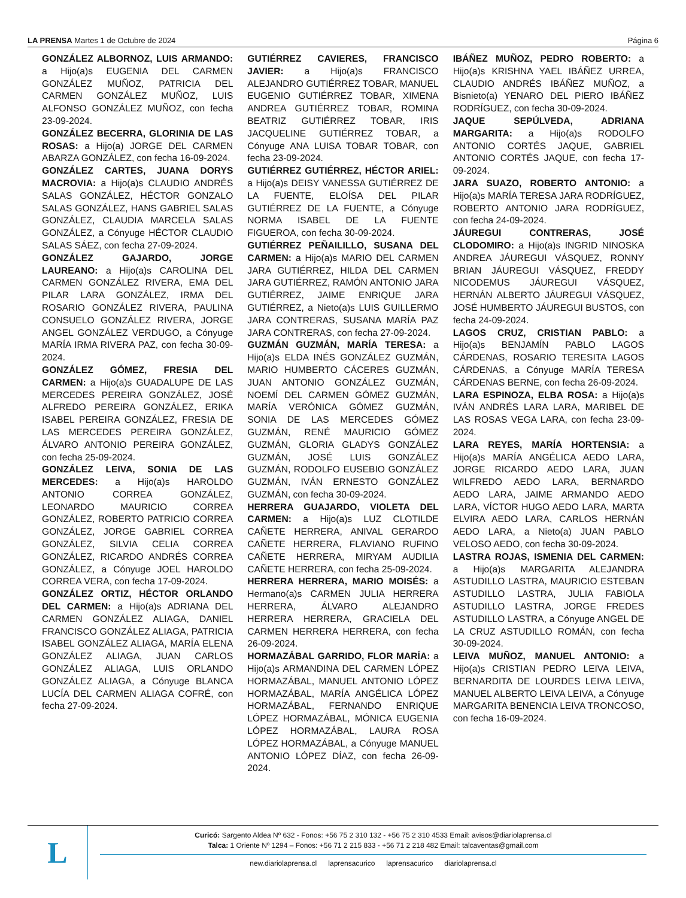LA PRENSA Martes 1 de Octubre de 2024 Página 6
GONZÁLEZ ALBORNOZ, LUIS ARMANDO: a Hijo(a)s EUGENIA DEL CARMEN GONZÁLEZ MUÑOZ, PATRICIA DEL CARMEN GONZÁLEZ MUÑOZ, LUIS ALFONSO GONZÁLEZ MUÑOZ, con fecha 23-09-2024.
GONZÁLEZ BECERRA, GLORINIA DE LAS ROSAS: a Hijo(a) JORGE DEL CARMEN ABARZA GONZÁLEZ, con fecha 16-09-2024.
GONZÁLEZ CARTES, JUANA DORYS MACROVIA: a Hijo(a)s CLAUDIO ANDRÉS SALAS GONZÁLEZ, HÉCTOR GONZALO SALAS GONZÁLEZ, HANS GABRIEL SALAS GONZÁLEZ, CLAUDIA MARCELA SALAS GONZÁLEZ, a Cónyuge HÉCTOR CLAUDIO SALAS SÁEZ, con fecha 27-09-2024.
GONZÁLEZ GAJARDO, JORGE LAUREANO: a Hijo(a)s CAROLINA DEL CARMEN GONZÁLEZ RIVERA, EMA DEL PILAR LARA GONZÁLEZ, IRMA DEL ROSARIO GONZÁLEZ RIVERA, PAULINA CONSUELO GONZÁLEZ RIVERA, JORGE ANGEL GONZÁLEZ VERDUGO, a Cónyuge MARÍA IRMA RIVERA PAZ, con fecha 30-09-2024.
GONZÁLEZ GÓMEZ, FRESIA DEL CARMEN: a Hijo(a)s GUADALUPE DE LAS MERCEDES PEREIRA GONZÁLEZ, JOSÉ ALFREDO PEREIRA GONZÁLEZ, ERIKA ISABEL PEREIRA GONZÁLEZ, FRESIA DE LAS MERCEDES PEREIRA GONZÁLEZ, ÁLVARO ANTONIO PEREIRA GONZÁLEZ, con fecha 25-09-2024.
GONZÁLEZ LEIVA, SONIA DE LAS MERCEDES: a Hijo(a)s HAROLDO ANTONIO CORREA GONZÁLEZ, LEONARDO MAURICIO CORREA GONZÁLEZ, ROBERTO PATRICIO CORREA GONZÁLEZ, JORGE GABRIEL CORREA GONZÁLEZ, SILVIA CELIA CORREA GONZÁLEZ, RICARDO ANDRÉS CORREA GONZÁLEZ, a Cónyuge JOEL HAROLDO CORREA VERA, con fecha 17-09-2024.
GONZÁLEZ ORTIZ, HÉCTOR ORLANDO DEL CARMEN: a Hijo(a)s ADRIANA DEL CARMEN GONZÁLEZ ALIAGA, DANIEL FRANCISCO GONZÁLEZ ALIAGA, PATRICIA ISABEL GONZÁLEZ ALIAGA, MARÍA ELENA GONZÁLEZ ALIAGA, JUAN CARLOS GONZÁLEZ ALIAGA, LUIS ORLANDO GONZÁLEZ ALIAGA, a Cónyuge BLANCA LUCÍA DEL CARMEN ALIAGA COFRÉ, con fecha 27-09-2024.
GUTIÉRREZ CAVIERES, FRANCISCO JAVIER: a Hijo(a)s FRANCISCO ALEJANDRO GUTIÉRREZ TOBAR, MANUEL EUGENIO GUTIÉRREZ TOBAR, XIMENA ANDREA GUTIÉRREZ TOBAR, ROMINA BEATRIZ GUTIÉRREZ TOBAR, IRIS JACQUELINE GUTIÉRREZ TOBAR, a Cónyuge ANA LUISA TOBAR TOBAR, con fecha 23-09-2024.
GUTIÉRREZ GUTIÉRREZ, HÉCTOR ARIEL: a Hijo(a)s DEISY VANESSA GUTIÉRREZ DE LA FUENTE, ELOÍSA DEL PILAR GUTIÉRREZ DE LA FUENTE, a Cónyuge NORMA ISABEL DE LA FUENTE FIGUEROA, con fecha 30-09-2024.
GUTIÉRREZ PEÑAILILLO, SUSANA DEL CARMEN: a Hijo(a)s MARIO DEL CARMEN JARA GUTIÉRREZ, HILDA DEL CARMEN JARA GUTIÉRREZ, RAMÓN ANTONIO JARA GUTIÉRREZ, JAIME ENRIQUE JARA GUTIÉRREZ, a Nieto(a)s LUIS GUILLERMO JARA CONTRERAS, SUSANA MARÍA PAZ JARA CONTRERAS, con fecha 27-09-2024.
GUZMÁN GUZMÁN, MARÍA TERESA: a Hijo(a)s ELDA INÉS GONZÁLEZ GUZMÁN, MARIO HUMBERTO CÁCERES GUZMÁN, JUAN ANTONIO GONZÁLEZ GUZMÁN, NOEMÍ DEL CARMEN GÓMEZ GUZMÁN, MARÍA VERÓNICA GÓMEZ GUZMÁN, SONIA DE LAS MERCEDES GÓMEZ GUZMÁN, RENÉ MAURICIO GÓMEZ GUZMÁN, GLORIA GLADYS GONZÁLEZ GUZMÁN, JOSÉ LUIS GONZÁLEZ GUZMÁN, RODOLFO EUSEBIO GONZÁLEZ GUZMÁN, IVÁN ERNESTO GONZÁLEZ GUZMÁN, con fecha 30-09-2024.
HERRERA GUAJARDO, VIOLETA DEL CARMEN: a Hijo(a)s LUZ CLOTILDE CAÑETE HERRERA, ANIVAL GERARDO CAÑETE HERRERA, FLAVIANO RUFINO CAÑETE HERRERA, MIRYAM AUDILIA CAÑETE HERRERA, con fecha 25-09-2024.
HERRERA HERRERA, MARIO MOISÉS: a Hermano(a)s CARMEN JULIA HERRERA HERRERA, ÁLVARO ALEJANDRO HERRERA HERRERA, GRACIELA DEL CARMEN HERRERA HERRERA, con fecha 26-09-2024.
HORMAZÁBAL GARRIDO, FLOR MARÍA: a Hijo(a)s ARMANDINA DEL CARMEN LÓPEZ HORMAZÁBAL, MANUEL ANTONIO LÓPEZ HORMAZÁBAL, MARÍA ANGÉLICA LÓPEZ HORMAZÁBAL, FERNANDO ENRIQUE LÓPEZ HORMAZÁBAL, MÓNICA EUGENIA LÓPEZ HORMAZÁBAL, LAURA ROSA LÓPEZ HORMAZÁBAL, a Cónyuge MANUEL ANTONIO LÓPEZ DÍAZ, con fecha 26-09-2024.
IBÁÑEZ MUÑOZ, PEDRO ROBERTO: a Hijo(a)s KRISHNA YAEL IBÁÑEZ URREA, CLAUDIO ANDRÉS IBÁÑEZ MUÑOZ, a Bisnieto(a) YENARO DEL PIERO IBÁÑEZ RODRÍGUEZ, con fecha 30-09-2024.
JAQUE SEPÚLVEDA, ADRIANA MARGARITA: a Hijo(a)s RODOLFO ANTONIO CORTÉS JAQUE, GABRIEL ANTONIO CORTÉS JAQUE, con fecha 17-09-2024.
JARA SUAZO, ROBERTO ANTONIO: a Hijo(a)s MARÍA TERESA JARA RODRÍGUEZ, ROBERTO ANTONIO JARA RODRÍGUEZ, con fecha 24-09-2024.
JÁUREGUI CONTRERAS, JOSÉ CLODOMIRO: a Hijo(a)s INGRID NINOSKA ANDREA JÁUREGUI VÁSQUEZ, RONNY BRIAN JÁUREGUI VÁSQUEZ, FREDDY NICODEMUS JÁUREGUI VÁSQUEZ, HERNÁN ALBERTO JÁUREGUI VÁSQUEZ, JOSÉ HUMBERTO JÁUREGUI BUSTOS, con fecha 24-09-2024.
LAGOS CRUZ, CRISTIAN PABLO: a Hijo(a)s BENJAMÍN PABLO LAGOS CÁRDENAS, ROSARIO TERESITA LAGOS CÁRDENAS, a Cónyuge MARÍA TERESA CÁRDENAS BERNE, con fecha 26-09-2024.
LARA ESPINOZA, ELBA ROSA: a Hijo(a)s IVÁN ANDRÉS LARA LARA, MARIBEL DE LAS ROSAS VEGA LARA, con fecha 23-09-2024.
LARA REYES, MARÍA HORTENSIA: a Hijo(a)s MARÍA ANGÉLICA AEDO LARA, JORGE RICARDO AEDO LARA, JUAN WILFREDO AEDO LARA, BERNARDO AEDO LARA, JAIME ARMANDO AEDO LARA, VÍCTOR HUGO AEDO LARA, MARTA ELVIRA AEDO LARA, CARLOS HERNÁN AEDO LARA, a Nieto(a) JUAN PABLO VELOSO AEDO, con fecha 30-09-2024.
LASTRA ROJAS, ISMENIA DEL CARMEN: a Hijo(a)s MARGARITA ALEJANDRA ASTUDILLO LASTRA, MAURICIO ESTEBAN ASTUDILLO LASTRA, JULIA FABIOLA ASTUDILLO LASTRA, JORGE FREDES ASTUDILLO LASTRA, a Cónyuge ANGEL DE LA CRUZ ASTUDILLO ROMÁN, con fecha 30-09-2024.
LEIVA MUÑOZ, MANUEL ANTONIO: a Hijo(a)s CRISTIAN PEDRO LEIVA LEIVA, BERNARDITA DE LOURDES LEIVA LEIVA, MANUEL ALBERTO LEIVA LEIVA, a Cónyuge MARGARITA BENENCIA LEIVA TRONCOSO, con fecha 16-09-2024.
L
Curicó: Sargento Aldea Nº 632 - Fonos: +56 75 2 310 132 - +56 75 2 310 4533 Email: avisos@diariolaprensa.cl
Talca: 1 Oriente Nº 1294 – Fonos: +56 71 2 215 833 - +56 71 2 218 482 Email: talcaventas@gmail.com
new.diariolaprensa.cl laprensacurico laprensacurico diariolaprensa.cl